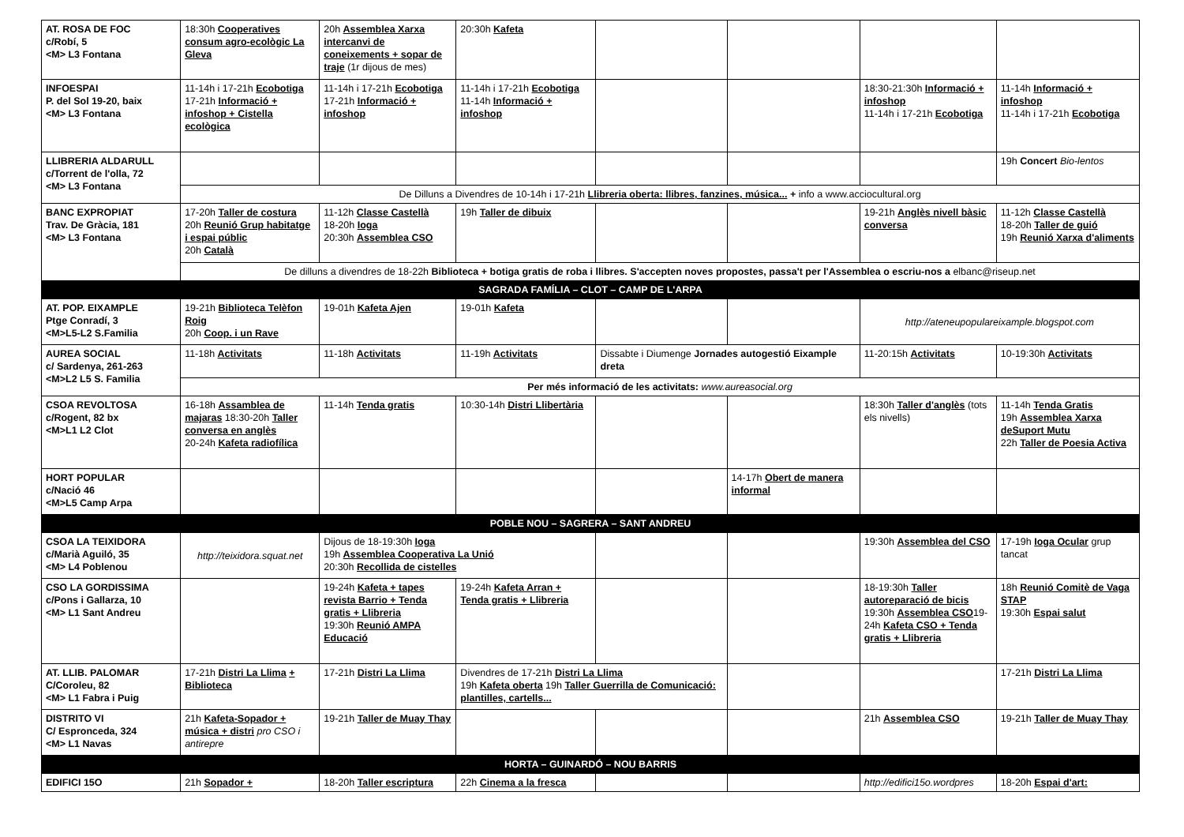| AT. ROSA DE FOC c/Robí, 5 <M> L3 Fontana | 18:30h Cooperatives consum agro-ecològic La Gleva | 20h Assemblea Xarxa intercanvi de coneixements + sopar de traje (1r dijous de mes) | 20:30h Kafeta | | | | |
| INFOESPAI P. del Sol 19-20, baix <M> L3 Fontana | 11-14h i 17-21h Ecobotiga 17-21h Informació + infoshop + Cistella ecològica | 11-14h i 17-21h Ecobotiga 17-21h Informació + infoshop | 11-14h i 17-21h Ecobotiga 11-14h Informació + infoshop | | | 18:30-21:30h Informació + infoshop 11-14h i 17-21h Ecobotiga | 11-14h Informació + infoshop 11-14h i 17-21h Ecobotiga |
| LLIBRERIA ALDARULL c/Torrent de l'olla, 72 <M> L3 Fontana | | | | | | | 19h Concert Bio-lentos |
| | De Dilluns a Divendres de 10-14h i 17-21h Llibreria oberta: llibres, fanzines, música... + info a www.acciocultural.org | | | | | | |
| BANC EXPROPIAT Trav. De Gràcia, 181 <M> L3 Fontana | 17-20h Taller de costura 20h Reunió Grup habitatge i espai públic 20h Català | 11-12h Classe Castellà 18-20h Ioga 20:30h Assemblea CSO | 19h Taller de dibuix | | | 19-21h Anglès nivell bàsic conversa | 11-12h Classe Castellà 18-20h Taller de guió 19h Reunió Xarxa d'aliments |
| | De dilluns a divendres de 18-22h Biblioteca + botiga gratis de roba i llibres. S'accepten noves propostes, passa't per l'Assemblea o escriu-nos a elbanc@riseup.net | | | | | | |
| SAGRADA FAMÍLIA – CLOT – CAMP DE L'ARPA | | | | | | | |
| AT. POP. EIXAMPLE Ptge Conradí, 3 <M>L5-L2 S.Familia | 19-21h Biblioteca Telèfon Roig 20h Coop. i un Rave | 19-01h Kafeta Ajen | 19-01h Kafeta | | | http://ateneupopulareixample.blogspot.com | |
| AUREA SOCIAL c/ Sardenya, 261-263 <M>L2 L5 S. Familia | 11-18h Activitats | 11-18h Activitats | 11-19h Activitats | Dissabte i Diumenge Jornades autogestió Eixample dreta | | 11-20:15h Activitats | 10-19:30h Activitats |
| | Per més informació de les activitats: www.aureasocial.org | | | | | | |
| CSOA REVOLTOSA c/Rogent, 82 bx <M>L1 L2 Clot | 16-18h Assamblea de majaras 18:30-20h Taller conversa en anglès 20-24h Kafeta radiofílica | 11-14h Tenda gratis | 10:30-14h Distri Llibertària | | | 18:30h Taller d'anglès (tots els nivells) | 11-14h Tenda Gratis 19h Assemblea Xarxa deSuport Mutu 22h Taller de Poesia Activa |
| HORT POPULAR c/Nació 46 <M>L5 Camp Arpa | | | | | 14-17h Obert de manera informal | | |
| POBLE NOU – SAGRERA – SANT ANDREU | | | | | | | |
| CSOA LA TEIXIDORA c/Marià Aguiló, 35 <M> L4 Poblenou | http://teixidora.squat.net | Dijous de 18-19:30h Ioga 19h Assemblea Cooperativa La Unió 20:30h Recollida de cistelles | | | | 19:30h Assemblea del CSO | 17-19h Ioga Ocular grup tancat |
| CSO LA GORDISSIMA c/Pons i Gallarza, 10 <M> L1 Sant Andreu | | 19-24h Kafeta + tapes revista Barrio + Tenda gratis + Llibreria 19:30h Reunió AMPA Educació | 19-24h Kafeta Arran + Tenda gratis + Llibreria | | | 18-19:30h Taller autoreparació de bicis 19:30h Assemblea CSO 19-24h Kafeta CSO + Tenda gratis + Llibreria | 18h Reunió Comitè de Vaga STAP 19:30h Espai salut |
| AT. LLIB. PALOMAR C/Coroleu, 82 <M> L1 Fabra i Puig | 17-21h Distri La Llima + Biblioteca | 17-21h Distri La Llima | Divendres de 17-21h Distri La Llima 19h Kafeta oberta 19h Taller Guerrilla de Comunicació: plantilles, cartells... | | | | 17-21h Distri La Llima |
| DISTRITO VI C/ Espronceda, 324 <M> L1 Navas | 21h Kafeta-Sopador + música + distri pro CSO i antirepre | 19-21h Taller de Muay Thay | | | | 21h Assemblea CSO | 19-21h Taller de Muay Thay |
| HORTA – GUINARDÓ – NOU BARRIS | | | | | | | |
| EDIFICI 15O | 21h Sopador + | 18-20h Taller escriptura | 22h Cinema a la fresca | | | http://edifici15o.wordpres | 18-20h Espai d'art: |